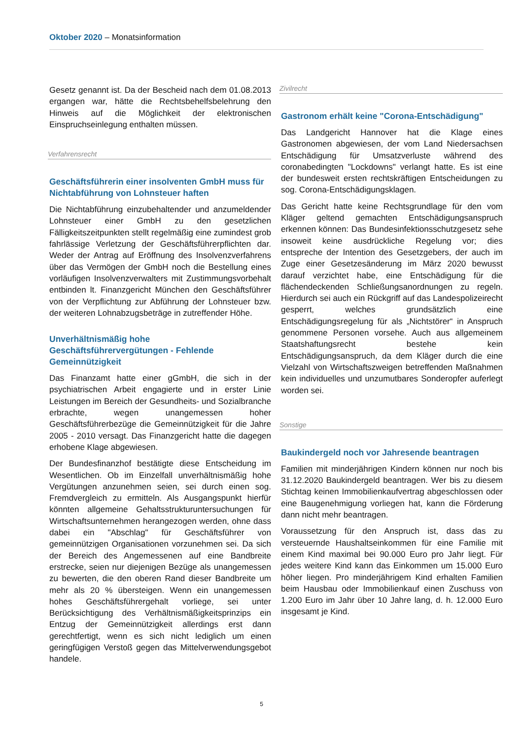Oktober 2020 – Monatsinformation
Gesetz genannt ist. Da der Bescheid nach dem 01.08.2013 ergangen war, hätte die Rechtsbehelfsbelehrung den Hinweis auf die Möglichkeit der elektronischen Einspruchseinlegung enthalten müssen.
Verfahrensrecht
Geschäftsführerin einer insolventen GmbH muss für Nichtabführung von Lohnsteuer haften
Die Nichtabführung einzubehaltender und anzumeldender Lohnsteuer einer GmbH zu den gesetzlichen Fälligkeitszeitpunkten stellt regelmäßig eine zumindest grob fahrlässige Verletzung der Geschäftsführerpflichten dar. Weder der Antrag auf Eröffnung des Insolvenzverfahrens über das Vermögen der GmbH noch die Bestellung eines vorläufigen Insolvenzverwalters mit Zustimmungsvorbehalt entbinden lt. Finanzgericht München den Geschäftsführer von der Verpflichtung zur Abführung der Lohnsteuer bzw. der weiteren Lohnabzugsbeträge in zutreffender Höhe.
Unverhältnismäßig hohe Geschäftsführervergütungen - Fehlende Gemeinnützigkeit
Das Finanzamt hatte einer gGmbH, die sich in der psychiatrischen Arbeit engagierte und in erster Linie Leistungen im Bereich der Gesundheits- und Sozialbranche erbrachte, wegen unangemessen hoher Geschäftsführerbezüge die Gemeinnützigkeit für die Jahre 2005 - 2010 versagt. Das Finanzgericht hatte die dagegen erhobene Klage abgewiesen.
Der Bundesfinanzhof bestätigte diese Entscheidung im Wesentlichen. Ob im Einzelfall unverhältnismäßig hohe Vergütungen anzunehmen seien, sei durch einen sog. Fremdvergleich zu ermitteln. Als Ausgangspunkt hierfür könnten allgemeine Gehaltsstrukturuntersuchungen für Wirtschaftsunternehmen herangezogen werden, ohne dass dabei ein "Abschlag" für Geschäftsführer von gemeinnützigen Organisationen vorzunehmen sei. Da sich der Bereich des Angemessenen auf eine Bandbreite erstrecke, seien nur diejenigen Bezüge als unangemessen zu bewerten, die den oberen Rand dieser Bandbreite um mehr als 20 % übersteigen. Wenn ein unangemessen hohes Geschäftsführergehalt vorliege, sei unter Berücksichtigung des Verhältnismäßigkeitsprinzips ein Entzug der Gemeinnützigkeit allerdings erst dann gerechtfertigt, wenn es sich nicht lediglich um einen geringfügigen Verstoß gegen das Mittelverwendungsgebot handele.
Zivilrecht
Gastronom erhält keine "Corona-Entschädigung"
Das Landgericht Hannover hat die Klage eines Gastronomen abgewiesen, der vom Land Niedersachsen Entschädigung für Umsatzverluste während des coronabedingten "Lockdowns" verlangt hatte. Es ist eine der bundesweit ersten rechtskräftigen Entscheidungen zu sog. Corona-Entschädigungsklagen.
Das Gericht hatte keine Rechtsgrundlage für den vom Kläger geltend gemachten Entschädigungsanspruch erkennen können: Das Bundesinfektionsschutzgesetz sehe insoweit keine ausdrückliche Regelung vor; dies entspreche der Intention des Gesetzgebers, der auch im Zuge einer Gesetzesänderung im März 2020 bewusst darauf verzichtet habe, eine Entschädigung für die flächendeckenden Schließungsanordnungen zu regeln. Hierdurch sei auch ein Rückgriff auf das Landespolizeirecht gesperrt, welches grundsätzlich eine Entschädigungsregelung für als „Nichtstörer“ in Anspruch genommene Personen vorsehe. Auch aus allgemeinem Staatshaftungsrecht bestehe kein Entschädigungsanspruch, da dem Kläger durch die eine Vielzahl von Wirtschaftszweigen betreffenden Maßnahmen kein individuelles und unzumutbares Sonderopfer auferlegt worden sei.
Sonstige
Baukindergeld noch vor Jahresende beantragen
Familien mit minderjährigen Kindern können nur noch bis 31.12.2020 Baukindergeld beantragen. Wer bis zu diesem Stichtag keinen Immobilienkaufvertrag abgeschlossen oder eine Baugenehmigung vorliegen hat, kann die Förderung dann nicht mehr beantragen.
Voraussetzung für den Anspruch ist, dass das zu versteuernde Haushaltseinkommen für eine Familie mit einem Kind maximal bei 90.000 Euro pro Jahr liegt. Für jedes weitere Kind kann das Einkommen um 15.000 Euro höher liegen. Pro minderjährigem Kind erhalten Familien beim Hausbau oder Immobilienkauf einen Zuschuss von 1.200 Euro im Jahr über 10 Jahre lang, d. h. 12.000 Euro insgesamt je Kind.
5